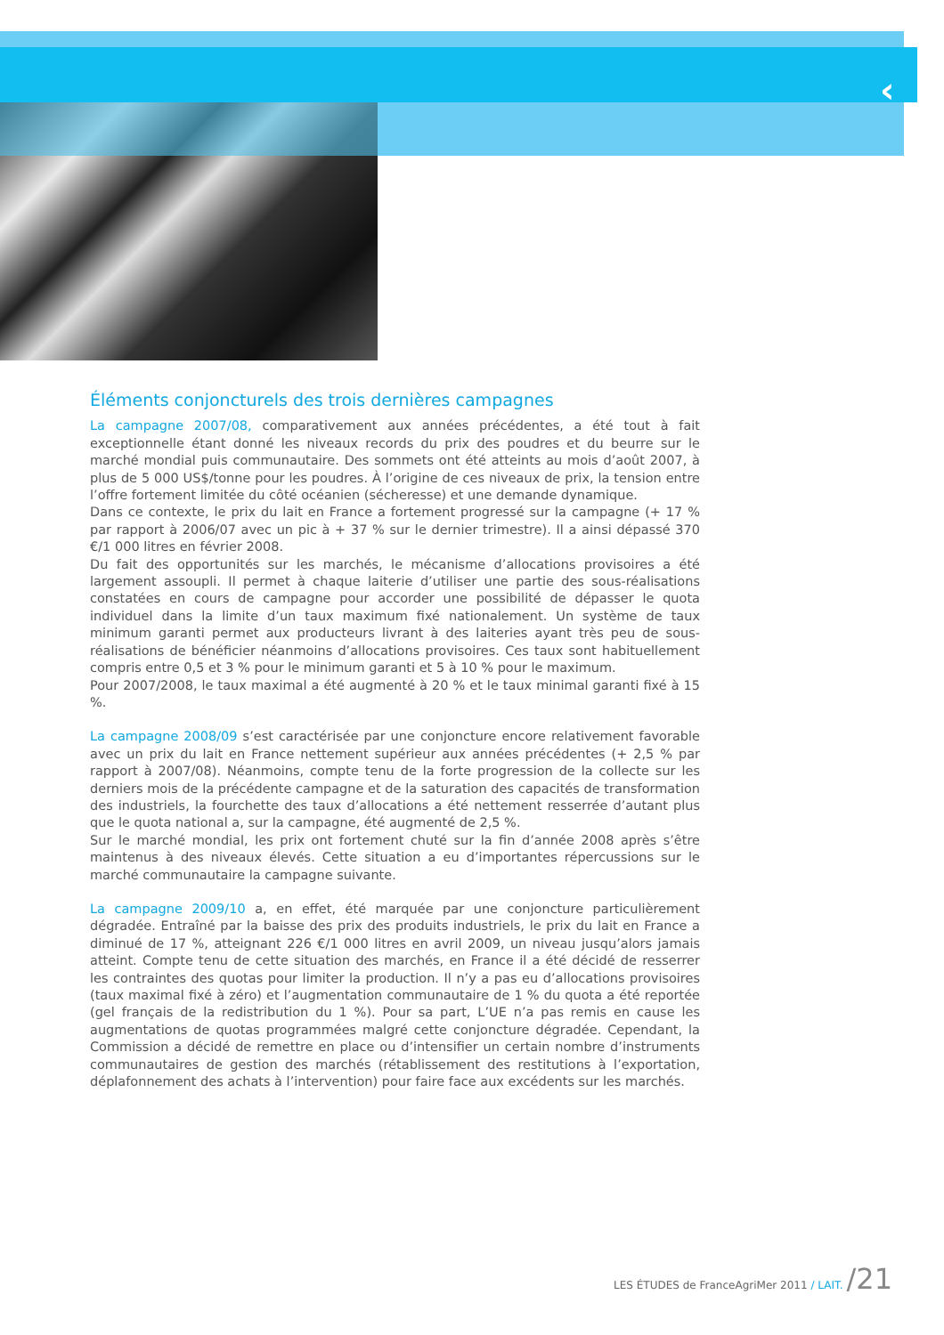‹
Éléments conjoncturels des trois dernières campagnes
La campagne 2007/08, comparativement aux années précédentes, a été tout à fait exceptionnelle étant donné les niveaux records du prix des poudres et du beurre sur le marché mondial puis communautaire. Des sommets ont été atteints au mois d’août 2007, à plus de 5 000 US$/tonne pour les poudres. À l’origine de ces niveaux de prix, la tension entre l’offre fortement limitée du côté océanien (sécheresse) et une demande dynamique.
Dans ce contexte, le prix du lait en France a fortement progressé sur la campagne (+ 17 % par rapport à 2006/07 avec un pic à + 37 % sur le dernier trimestre). Il a ainsi dépassé 370 €/1 000 litres en février 2008.
Du fait des opportunités sur les marchés, le mécanisme d’allocations provisoires a été largement assoupli. Il permet à chaque laiterie d’utiliser une partie des sous-réalisations constatées en cours de campagne pour accorder une possibilité de dépasser le quota individuel dans la limite d’un taux maximum fixé nationalement. Un système de taux minimum garanti permet aux producteurs livrant à des laiteries ayant très peu de sous-réalisations de bénéficier néanmoins d’allocations provisoires. Ces taux sont habituellement compris entre 0,5 et 3 % pour le minimum garanti et 5 à 10 % pour le maximum.
Pour 2007/2008, le taux maximal a été augmenté à 20 % et le taux minimal garanti fixé à 15 %.
La campagne 2008/09 s’est caractérisée par une conjoncture encore relativement favorable avec un prix du lait en France nettement supérieur aux années précédentes (+ 2,5 % par rapport à 2007/08). Néanmoins, compte tenu de la forte progression de la collecte sur les derniers mois de la précédente campagne et de la saturation des capacités de transformation des industriels, la fourchette des taux d’allocations a été nettement resserrée d’autant plus que le quota national a, sur la campagne, été augmenté de 2,5 %.
Sur le marché mondial, les prix ont fortement chuté sur la fin d’année 2008 après s’être maintenus à des niveaux élevés. Cette situation a eu d’importantes répercussions sur le marché communautaire la campagne suivante.
La campagne 2009/10 a, en effet, été marquée par une conjoncture particulièrement dégradée. Entraîné par la baisse des prix des produits industriels, le prix du lait en France a diminué de 17 %, atteignant 226 €/1 000 litres en avril 2009, un niveau jusqu’alors jamais atteint. Compte tenu de cette situation des marchés, en France il a été décidé de resserrer les contraintes des quotas pour limiter la production. Il n’y a pas eu d’allocations provisoires (taux maximal fixé à zéro) et l’augmentation communautaire de 1 % du quota a été reportée (gel français de la redistribution du 1 %). Pour sa part, L’UE n’a pas remis en cause les augmentations de quotas programmées malgré cette conjoncture dégradée. Cependant, la Commission a décidé de remettre en place ou d’intensifier un certain nombre d’instruments communautaires de gestion des marchés (rétablissement des restitutions à l’exportation, déplafonnement des achats à l’intervention) pour faire face aux excédents sur les marchés.
LES ÉTUDES de FranceAgriMer 2011 / LAIT. /21